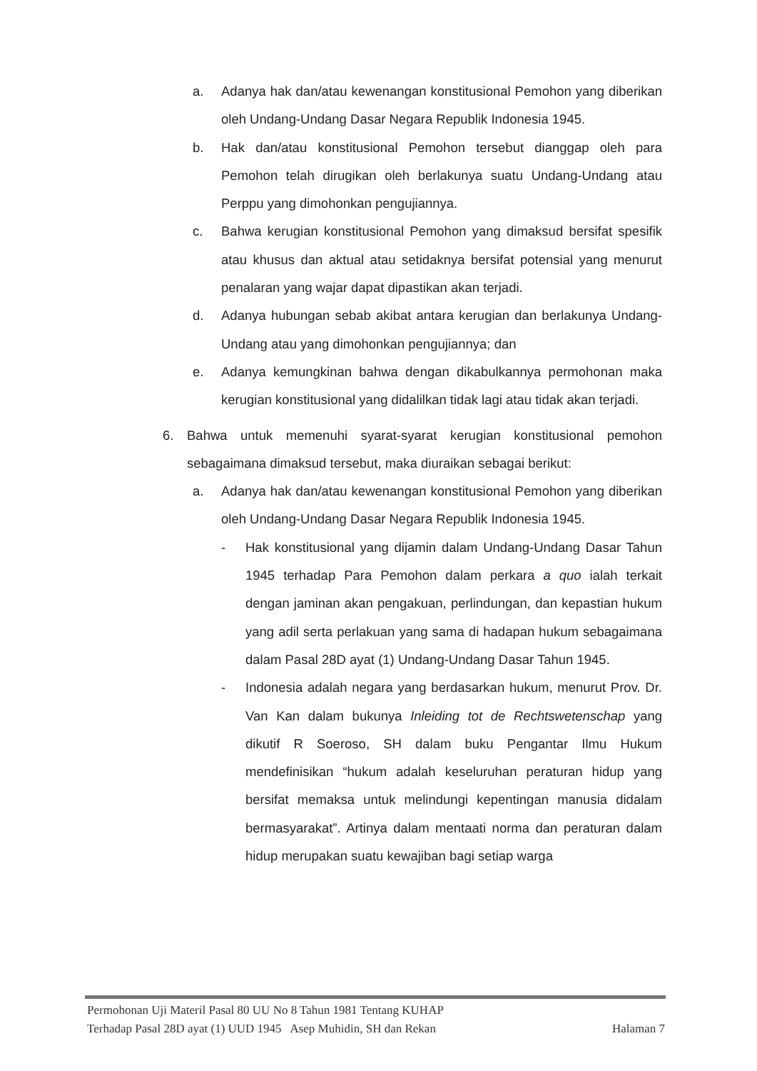a. Adanya hak dan/atau kewenangan konstitusional Pemohon yang diberikan oleh Undang-Undang Dasar Negara Republik Indonesia 1945.
b. Hak dan/atau konstitusional Pemohon tersebut dianggap oleh para Pemohon telah dirugikan oleh berlakunya suatu Undang-Undang atau Perppu yang dimohonkan pengujiannya.
c. Bahwa kerugian konstitusional Pemohon yang dimaksud bersifat spesifik atau khusus dan aktual atau setidaknya bersifat potensial yang menurut penalaran yang wajar dapat dipastikan akan terjadi.
d. Adanya hubungan sebab akibat antara kerugian dan berlakunya Undang-Undang atau yang dimohonkan pengujiannya; dan
e. Adanya kemungkinan bahwa dengan dikabulkannya permohonan maka kerugian konstitusional yang didalilkan tidak lagi atau tidak akan terjadi.
6. Bahwa untuk memenuhi syarat-syarat kerugian konstitusional pemohon sebagaimana dimaksud tersebut, maka diuraikan sebagai berikut:
a. Adanya hak dan/atau kewenangan konstitusional Pemohon yang diberikan oleh Undang-Undang Dasar Negara Republik Indonesia 1945.
- Hak konstitusional yang dijamin dalam Undang-Undang Dasar Tahun 1945 terhadap Para Pemohon dalam perkara a quo ialah terkait dengan jaminan akan pengakuan, perlindungan, dan kepastian hukum yang adil serta perlakuan yang sama di hadapan hukum sebagaimana dalam Pasal 28D ayat (1) Undang-Undang Dasar Tahun 1945.
- Indonesia adalah negara yang berdasarkan hukum, menurut Prov. Dr. Van Kan dalam bukunya Inleiding tot de Rechtswetenschap yang dikutif R Soeroso, SH dalam buku Pengantar Ilmu Hukum mendefinisikan “hukum adalah keseluruhan peraturan hidup yang bersifat memaksa untuk melindungi kepentingan manusia didalam bermasyarakat”. Artinya dalam mentaati norma dan peraturan dalam hidup merupakan suatu kewajiban bagi setiap warga
Permohonan Uji Materil Pasal 80 UU No 8 Tahun 1981 Tentang KUHAP
Terhadap Pasal 28D ayat (1) UUD 1945 Asep Muhidin, SH dan Rekan Halaman 7